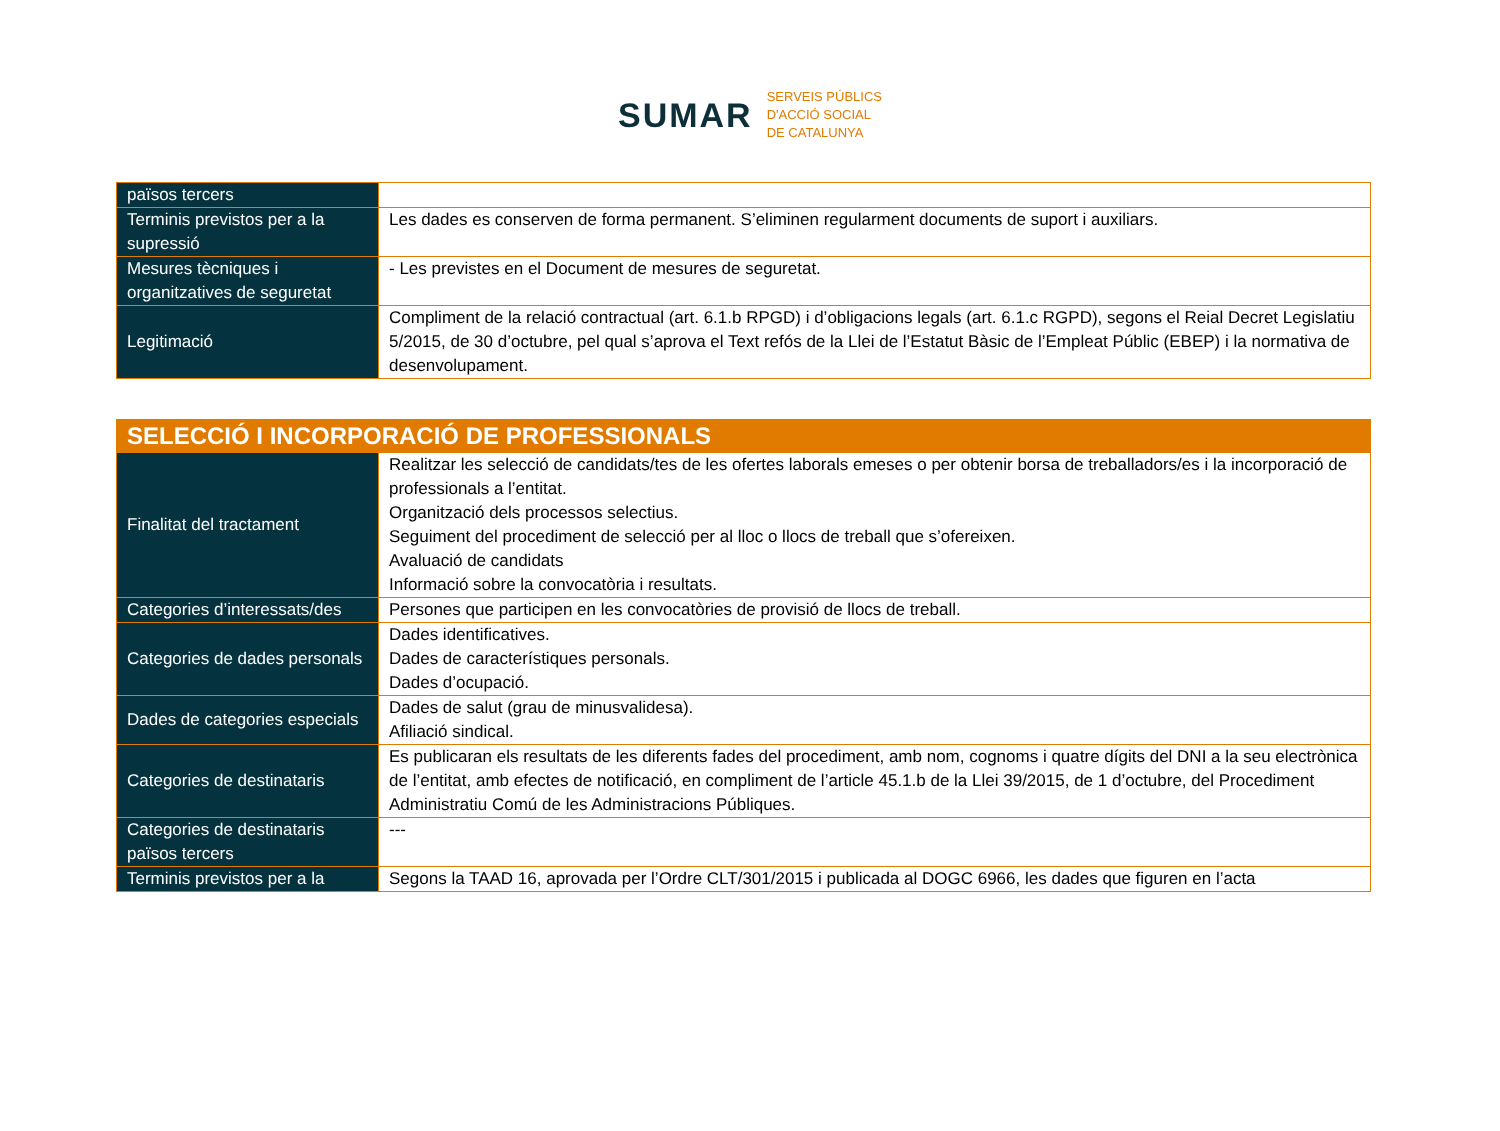SUMAR
SERVEIS PÚBLICS
D'ACCIÓ SOCIAL
DE CATALUNYA
| països tercers | |
| Terminis previstos per a la supressió | Les dades es conserven de forma permanent. S’eliminen regularment documents de suport i auxiliars. |
| Mesures tècniques i organitzatives de seguretat | - Les previstes en el Document de mesures de seguretat. |
| Legitimació | Compliment de la relació contractual (art. 6.1.b RPGD) i d’obligacions legals (art. 6.1.c RGPD), segons el Reial Decret Legislatiu 5/2015, de 30 d’octubre, pel qual s’aprova el Text refós de la Llei de l’Estatut Bàsic de l’Empleat Públic (EBEP) i la normativa de desenvolupament. |
| SELECCIÓ I INCORPORACIÓ DE PROFESSIONALS | |
| --- | --- |
| Finalitat del tractament | Realitzar les selecció de candidats/tes de les ofertes laborals emeses o per obtenir borsa de treballadors/es i la incorporació de professionals a l’entitat. Organització dels processos selectius. Seguiment del procediment de selecció per al lloc o llocs de treball que s’ofereixen. Avaluació de candidats Informació sobre la convocatòria i resultats. |
| Categories d’interessats/des | Persones que participen en les convocatòries de provisió de llocs de treball. |
| Categories de dades personals | Dades identificatives. Dades de característiques personals. Dades d’ocupació. |
| Dades de categories especials | Dades de salut (grau de minusvalidesa). Afiliació sindical. |
| Categories de destinataris | Es publicaran els resultats de les diferents fades del procediment, amb nom, cognoms i quatre dígits del DNI a la seu electrònica de l’entitat, amb efectes de notificació, en compliment de l’article 45.1.b de la Llei 39/2015, de 1 d’octubre, del Procediment Administratiu Comú de les Administracions Públiques. |
| Categories de destinataris països tercers | --- |
| Terminis previstos per a la | Segons la TAAD 16, aprovada per l’Ordre CLT/301/2015 i publicada al DOGC 6966, les dades que figuren en l’acta |